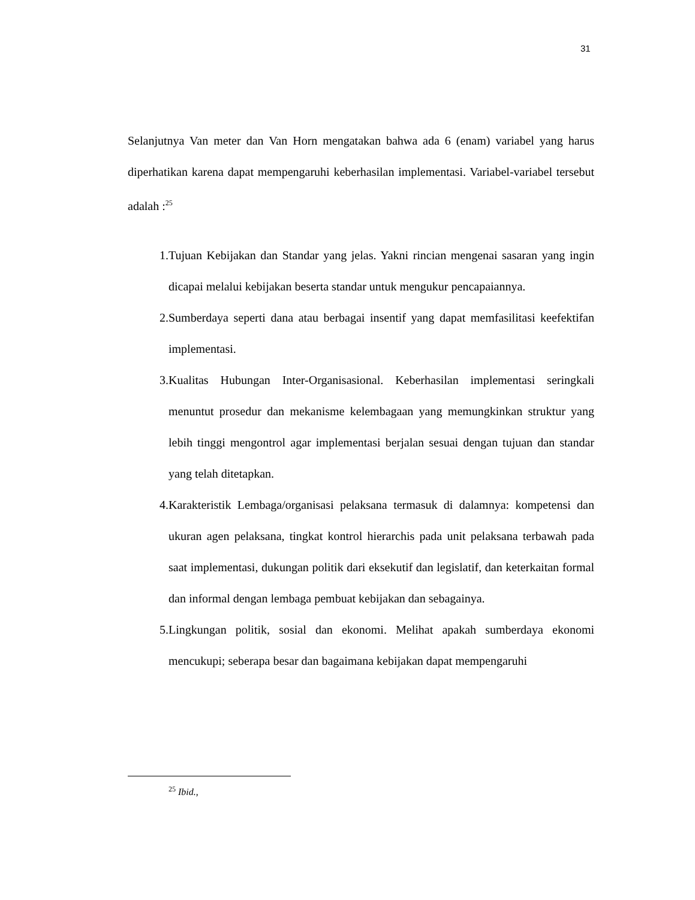31
Selanjutnya Van meter dan Van Horn mengatakan bahwa ada 6 (enam) variabel yang harus diperhatikan karena dapat mempengaruhi keberhasilan implementasi. Variabel-variabel tersebut adalah :<sup>25</sup>
1. Tujuan Kebijakan dan Standar yang jelas. Yakni rincian mengenai sasaran yang ingin dicapai melalui kebijakan beserta standar untuk mengukur pencapaiannya.
2. Sumberdaya seperti dana atau berbagai insentif yang dapat memfasilitasi keefektifan implementasi.
3. Kualitas Hubungan Inter-Organisasional. Keberhasilan implementasi seringkali menuntut prosedur dan mekanisme kelembagaan yang memungkinkan struktur yang lebih tinggi mengontrol agar implementasi berjalan sesuai dengan tujuan dan standar yang telah ditetapkan.
4. Karakteristik Lembaga/organisasi pelaksana termasuk di dalamnya: kompetensi dan ukuran agen pelaksana, tingkat kontrol hierarchis pada unit pelaksana terbawah pada saat implementasi, dukungan politik dari eksekutif dan legislatif, dan keterkaitan formal dan informal dengan lembaga pembuat kebijakan dan sebagainya.
5. Lingkungan politik, sosial dan ekonomi. Melihat apakah sumberdaya ekonomi mencukupi; seberapa besar dan bagaimana kebijakan dapat mempengaruhi
<sup>25</sup> Ibid.,